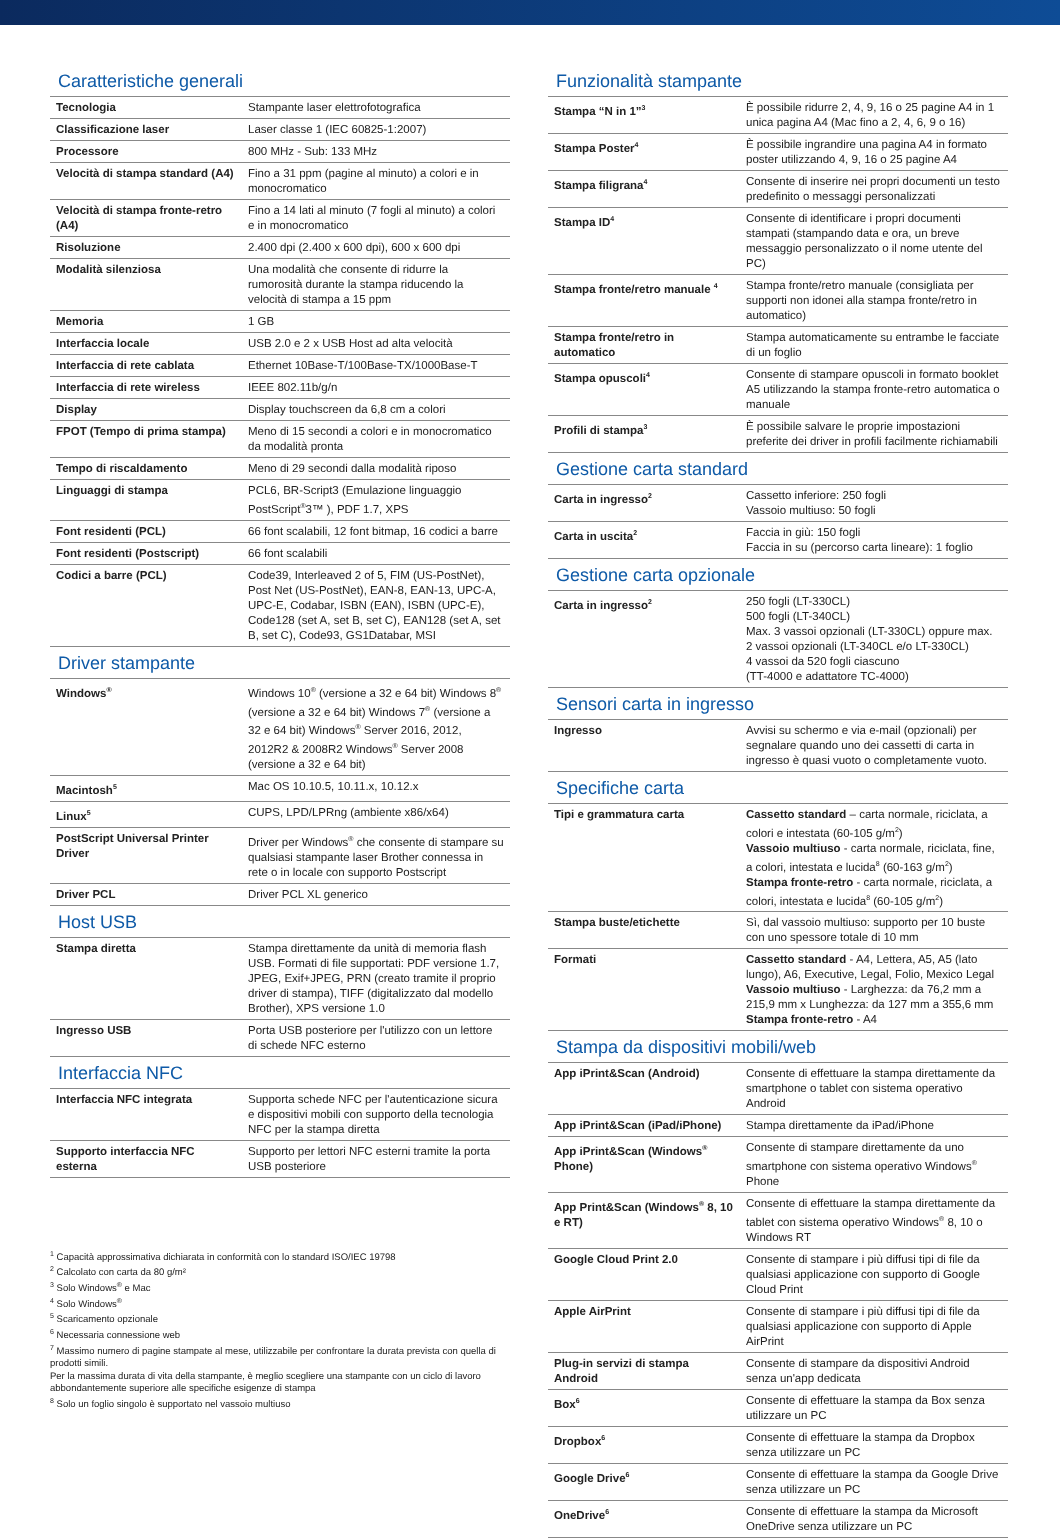Caratteristiche generali
| Tecnologia | Stampante laser elettrofotografica |
| Classificazione laser | Laser classe 1 (IEC 60825-1:2007) |
| Processore | 800 MHz - Sub: 133 MHz |
| Velocità di stampa standard (A4) | Fino a 31 ppm (pagine al minuto) a colori e in monocromatico |
| Velocità di stampa fronte-retro (A4) | Fino a 14 lati al minuto (7 fogli al minuto) a colori e in monocromatico |
| Risoluzione | 2.400 dpi (2.400 x 600 dpi), 600 x 600 dpi |
| Modalità silenziosa | Una modalità che consente di ridurre la rumorosità durante la stampa riducendo la velocità di stampa a 15 ppm |
| Memoria | 1 GB |
| Interfaccia locale | USB 2.0 e 2 x USB Host ad alta velocità |
| Interfaccia di rete cablata | Ethernet 10Base-T/100Base-TX/1000Base-T |
| Interfaccia di rete wireless | IEEE 802.11b/g/n |
| Display | Display touchscreen da 6,8 cm a colori |
| FPOT (Tempo di prima stampa) | Meno di 15 secondi a colori e in monocromatico da modalità pronta |
| Tempo di riscaldamento | Meno di 29 secondi dalla modalità riposo |
| Linguaggi di stampa | PCL6, BR-Script3 (Emulazione linguaggio PostScript<sup>®</sup>3™ ), PDF 1.7, XPS |
| Font residenti (PCL) | 66 font scalabili, 12 font bitmap, 16 codici a barre |
| Font residenti (Postscript) | 66 font scalabili |
| Codici a barre (PCL) | Code39, Interleaved 2 of 5, FIM (US-PostNet), Post Net (US-PostNet), EAN-8, EAN-13, UPC-A, UPC-E, Codabar, ISBN (EAN), ISBN (UPC-E), Code128 (set A, set B, set C), EAN128 (set A, set B, set C), Code93, GS1Databar, MSI |
Driver stampante
| Windows<sup>®</sup> | Windows 10<sup>®</sup> (versione a 32 e 64 bit) Windows 8<sup>®</sup> (versione a 32 e 64 bit) Windows 7<sup>®</sup> (versione a 32 e 64 bit) Windows<sup>®</sup> Server 2016, 2012, 2012R2 & 2008R2 Windows<sup>®</sup> Server 2008 (versione a 32 e 64 bit) |
| Macintosh<sup>5</sup> | Mac OS 10.10.5, 10.11.x, 10.12.x |
| Linux<sup>5</sup> | CUPS, LPD/LPRng (ambiente x86/x64) |
| PostScript Universal Printer Driver | Driver per Windows<sup>®</sup> che consente di stampare su qualsiasi stampante laser Brother connessa in rete o in locale con supporto Postscript |
| Driver PCL | Driver PCL XL generico |
Host USB
| Stampa diretta | Stampa direttamente da unità di memoria flash USB. Formati di file supportati: PDF versione 1.7, JPEG, Exif+JPEG, PRN (creato tramite il proprio driver di stampa), TIFF (digitalizzato dal modello Brother), XPS versione 1.0 |
| Ingresso USB | Porta USB posteriore per l'utilizzo con un lettore di schede NFC esterno |
Interfaccia NFC
| Interfaccia NFC integrata | Supporta schede NFC per l'autenticazione sicura e dispositivi mobili con supporto della tecnologia NFC per la stampa diretta |
| Supporto interfaccia NFC esterna | Supporto per lettori NFC esterni tramite la porta USB posteriore |
<sup>1</sup> Capacità approssimativa dichiarata in conformità con lo standard ISO/IEC 19798
<sup>2</sup> Calcolato con carta da 80 g/m²
<sup>3</sup> Solo Windows<sup>®</sup> e Mac
<sup>4</sup> Solo Windows<sup>®</sup>
<sup>5</sup> Scaricamento opzionale
<sup>6</sup> Necessaria connessione web
<sup>7</sup> Massimo numero di pagine stampate al mese, utilizzabile per confrontare la durata prevista con quella di prodotti simili.
Per la massima durata di vita della stampante, è meglio scegliere una stampante con un ciclo di lavoro abbondantemente superiore alle specifiche esigenze di stampa
<sup>8</sup> Solo un foglio singolo è supportato nel vassoio multiuso
Funzionalità stampante
| Stampa “N in 1”<sup>3</sup> | È possibile ridurre 2, 4, 9, 16 o 25 pagine A4 in 1 unica pagina A4 (Mac fino a 2, 4, 6, 9 o 16) |
| Stampa Poster<sup>4</sup> | È possibile ingrandire una pagina A4 in formato poster utilizzando 4, 9, 16 o 25 pagine A4 |
| Stampa filigrana<sup>4</sup> | Consente di inserire nei propri documenti un testo predefinito o messaggi personalizzati |
| Stampa ID<sup>4</sup> | Consente di identificare i propri documenti stampati (stampando data e ora, un breve messaggio personalizzato o il nome utente del PC) |
| Stampa fronte/retro manuale <sup>4</sup> | Stampa fronte/retro manuale (consigliata per supporti non idonei alla stampa fronte/retro in automatico) |
| Stampa fronte/retro in automatico | Stampa automaticamente su entrambe le facciate di un foglio |
| Stampa opuscoli<sup>4</sup> | Consente di stampare opuscoli in formato booklet A5 utilizzando la stampa fronte-retro automatica o manuale |
| Profili di stampa<sup>3</sup> | È possibile salvare le proprie impostazioni preferite dei driver in profili facilmente richiamabili |
Gestione carta standard
| Carta in ingresso<sup>2</sup> | Cassetto inferiore: 250 fogli Vassoio multiuso: 50 fogli |
| Carta in uscita<sup>2</sup> | Faccia in giù: 150 fogli Faccia in su (percorso carta lineare): 1 foglio |
Gestione carta opzionale
| Carta in ingresso<sup>2</sup> | 250 fogli (LT-330CL) 500 fogli (LT-340CL) Max. 3 vassoi opzionali (LT-330CL) oppure max. 2 vassoi opzionali (LT-340CL e/o LT-330CL) 4 vassoi da 520 fogli ciascuno (TT-4000 e adattatore TC-4000) |
Sensori carta in ingresso
| Ingresso | Avvisi su schermo e via e-mail (opzionali) per segnalare quando uno dei cassetti di carta in ingresso è quasi vuoto o completamente vuoto. |
Specifiche carta
| Tipi e grammatura carta | Cassetto standard – carta normale, riciclata, a colori e intestata (60-105 g/m<sup>2</sup>) Vassoio multiuso - carta normale, riciclata, fine, a colori, intestata e lucida<sup>8</sup> (60-163 g/m<sup>2</sup>) Stampa fronte-retro - carta normale, riciclata, a colori, intestata e lucida<sup>8</sup> (60-105 g/m<sup>2</sup>) |
| Stampa buste/etichette | Sì, dal vassoio multiuso: supporto per 10 buste con uno spessore totale di 10 mm |
| Formati | Cassetto standard - A4, Lettera, A5, A5 (lato lungo), A6, Executive, Legal, Folio, Mexico Legal Vassoio multiuso - Larghezza: da 76,2 mm a 215,9 mm x Lunghezza: da 127 mm a 355,6 mm Stampa fronte-retro - A4 |
Stampa da dispositivi mobili/web
| App iPrint&Scan (Android) | Consente di effettuare la stampa direttamente da smartphone o tablet con sistema operativo Android |
| App iPrint&Scan (iPad/iPhone) | Stampa direttamente da iPad/iPhone |
| App iPrint&Scan (Windows<sup>®</sup> Phone) | Consente di stampare direttamente da uno smartphone con sistema operativo Windows<sup>®</sup> Phone |
| App Print&Scan (Windows<sup>®</sup> 8, 10 e RT) | Consente di effettuare la stampa direttamente da tablet con sistema operativo Windows<sup>®</sup> 8, 10 o Windows RT |
| Google Cloud Print 2.0 | Consente di stampare i più diffusi tipi di file da qualsiasi applicazione con supporto di Google Cloud Print |
| Apple AirPrint | Consente di stampare i più diffusi tipi di file da qualsiasi applicazione con supporto di Apple AirPrint |
| Plug-in servizi di stampa Android | Consente di stampare da dispositivi Android senza un'app dedicata |
| Box<sup>6</sup> | Consente di effettuare la stampa da Box senza utilizzare un PC |
| Dropbox<sup>6</sup> | Consente di effettuare la stampa da Dropbox senza utilizzare un PC |
| Google Drive<sup>6</sup> | Consente di effettuare la stampa da Google Drive senza utilizzare un PC |
| OneDrive<sup>6</sup> | Consente di effettuare la stampa da Microsoft OneDrive senza utilizzare un PC |